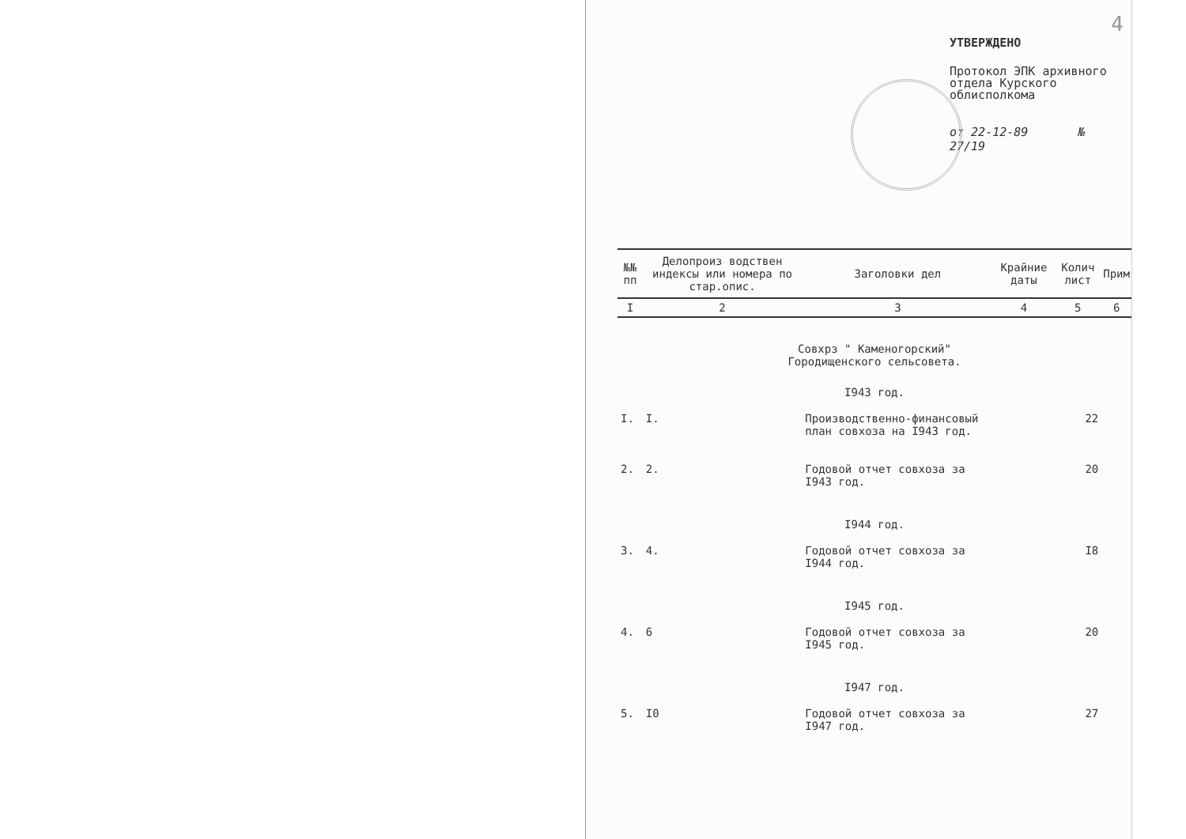4
УТВЕРЖДЕНО
Протокол ЭПК архивного отдела Курского облисполкома
от 22-12-89 № 27/19
| №№ пп | Делопроиз водствен индексы или номера по стар.опис. | Заголовки дел | Крайние даты | Колич лист | Прим |
| --- | --- | --- | --- | --- | --- |
| I | 2 | 3 | 4 | 5 | 6 |
| Совхрз " Каменогорский" Городищенского сельсовета. | | | | | |
| I943 год. | | | | | |
| I. | I. | Производственно-финансовый план совхоза на I943 год. | | 22 | |
| 2. | 2. | Годовой отчет совхоза за I943 год. | | 20 | |
| I944 год. | | | | | |
| 3. | 4. | Годовой отчет совхоза за I944 год. | | I8 | |
| I945 год. | | | | | |
| 4. | 6 | Годовой отчет совхоза за I945 год. | | 20 | |
| I947 год. | | | | | |
| 5. | I0 | Годовой отчет совхоза за I947 год. | | 27 | |